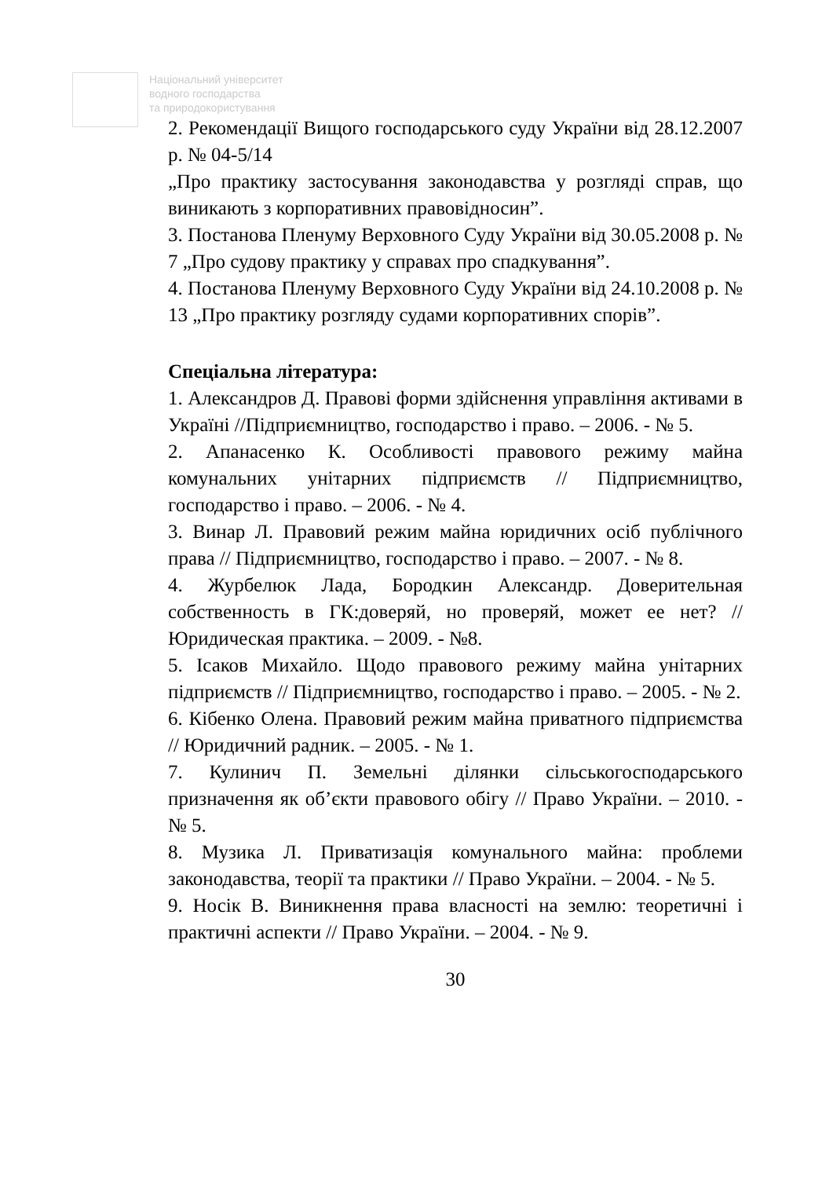Національний університет
водного господарства
та природокористування
2. Рекомендації Вищого господарського суду України від 28.12.2007 р. № 04-5/14
„Про практику застосування законодавства у розгляді справ, що виникають з корпоративних правовідносин”.
3. Постанова Пленуму Верховного Суду України від 30.05.2008 р. № 7 „Про судову практику у справах про спадкування”.
4. Постанова Пленуму Верховного Суду України від 24.10.2008 р. № 13 „Про практику розгляду судами корпоративних спорів”.
Спеціальна література:
1. Александров Д. Правові форми здійснення управління активами в Україні //Підприємництво, господарство і право. – 2006. - № 5.
2. Апанасенко К. Особливості правового режиму майна комунальних унітарних підприємств // Підприємництво, господарство і право. – 2006. - № 4.
3. Винар Л. Правовий режим майна юридичних осіб публічного права // Підприємництво, господарство і право. – 2007. - № 8.
4. Журбелюк Лада, Бородкин Александр. Доверительная собственность в ГК:доверяй, но проверяй, может ее нет? // Юридическая практика. – 2009. - №8.
5. Ісаков Михайло. Щодо правового режиму майна унітарних підприємств // Підприємництво, господарство і право. – 2005. - № 2.
6. Кібенко Олена. Правовий режим майна приватного підприємства // Юридичний радник. – 2005. - № 1.
7. Кулинич П. Земельні ділянки сільськогосподарського призначення як об’єкти правового обігу // Право України. – 2010. - № 5.
8. Музика Л. Приватизація комунального майна: проблеми законодавства, теорії та практики // Право України. – 2004. - № 5.
9. Носік В. Виникнення права власності на землю: теоретичні і практичні аспекти // Право України. – 2004. - № 9.
30